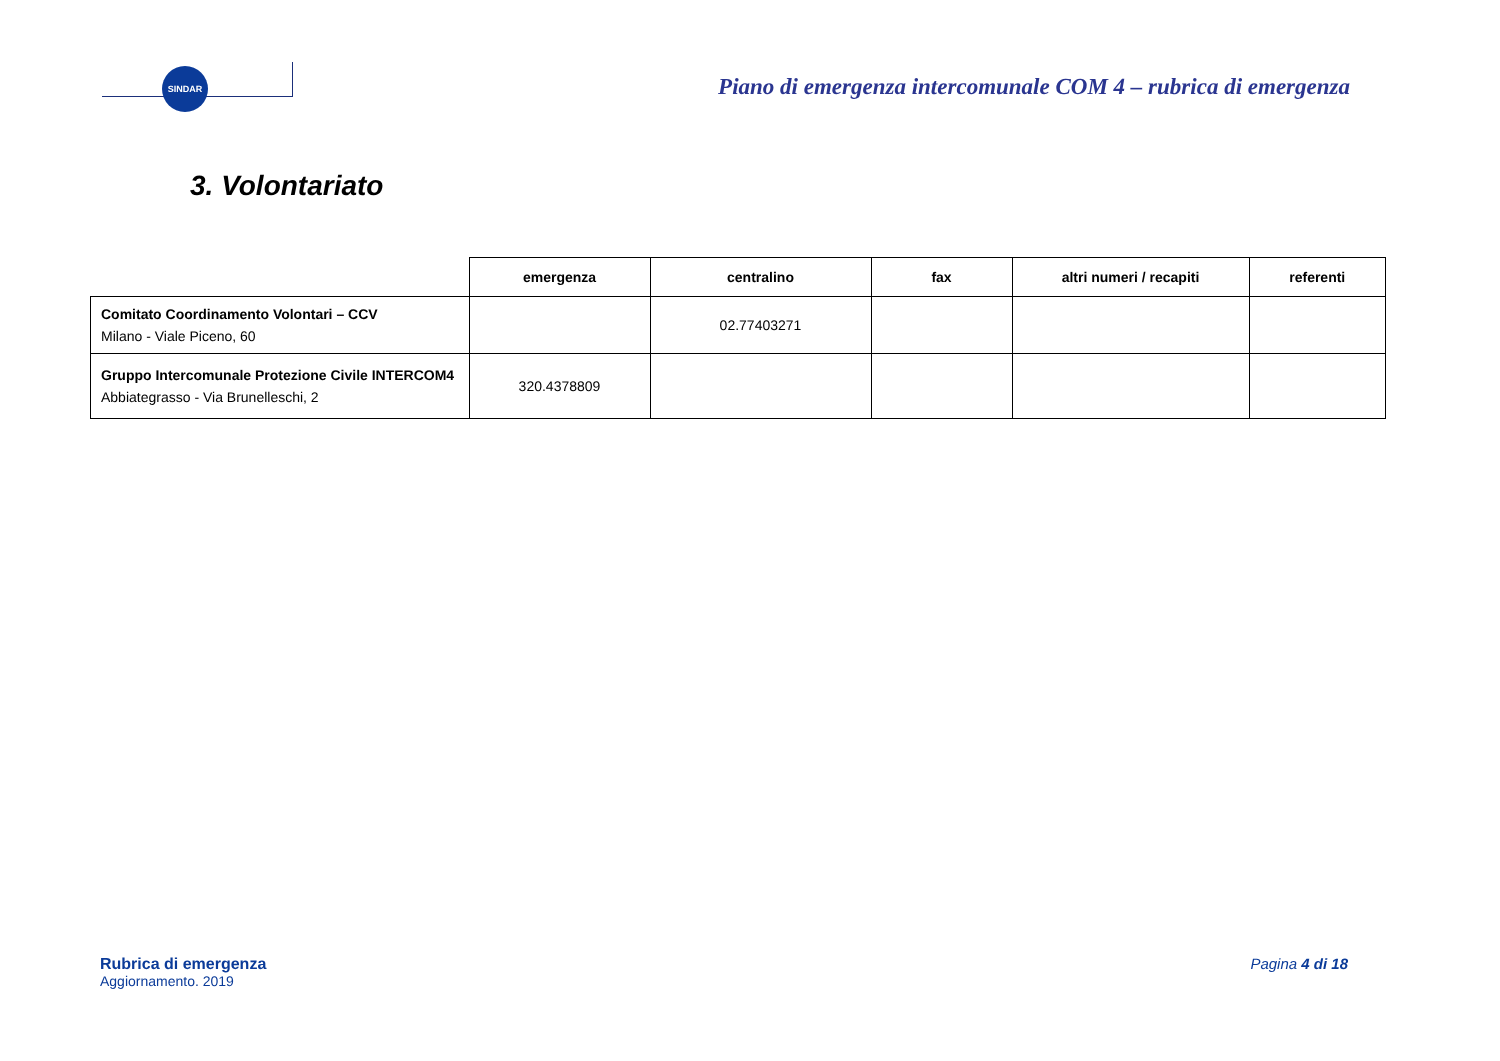SINDAR
Piano di emergenza intercomunale COM 4 – rubrica di emergenza
3. Volontariato
| | emergenza | centralino | fax | altri numeri / recapiti | referenti |
| --- | --- | --- | --- | --- | --- |
| Comitato Coordinamento Volontari – CCV Milano - Viale Piceno, 60 | | 02.77403271 | | | |
| Gruppo Intercomunale Protezione Civile INTERCOM4 Abbiategrasso - Via Brunelleschi, 2 | 320.4378809 | | | | |
Rubrica di emergenza
Aggiornamento. 2019
Pagina 4 di 18